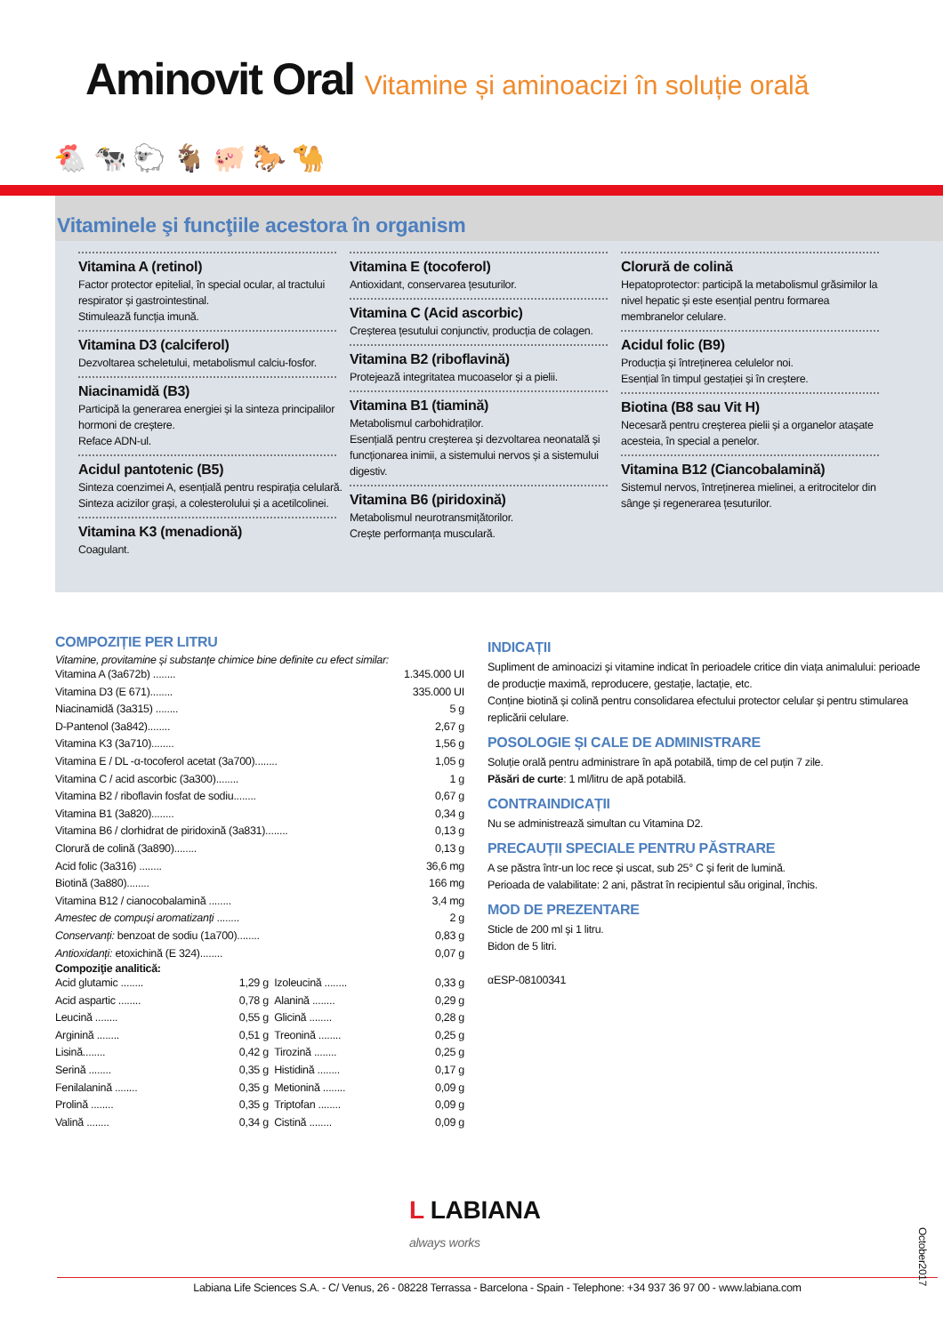Aminovit Oral Vitamine și aminoacizi în soluție orală
🐔 🐄 🐑 🐐 🐖 🐎 🐪
Vitaminele şi funcţiile acestora în organism
Vitamina A (retinol)
Factor protector epitelial, în special ocular, al tractului respirator și gastrointestinal.
Stimulează funcția imună.
Vitamina D3 (calciferol)
Dezvoltarea scheletului, metabolismul calciu-fosfor.
Niacinamidă (B3)
Participă la generarea energiei și la sinteza principalilor hormoni de creștere.
Reface ADN-ul.
Acidul pantotenic (B5)
Sinteza coenzimei A, esențială pentru respirația celulară. Sinteza acizilor grași, a colesterolului și a acetilcolinei.
Vitamina K3 (menadionă)
Coagulant.
Vitamina E (tocoferol)
Antioxidant, conservarea țesuturilor.
Vitamina C (Acid ascorbic)
Creșterea țesutului conjunctiv, producția de colagen.
Vitamina B2 (riboflavină)
Protejează integritatea mucoaselor și a pielii.
Vitamina B1 (tiamină)
Metabolismul carbohidraților.
Esențială pentru creșterea și dezvoltarea neonatală și funcționarea inimii, a sistemului nervos și a sistemului digestiv.
Vitamina B6 (piridoxină)
Metabolismul neurotransmițătorilor.
Crește performanța musculară.
Clorură de colină
Hepatoprotector: participă la metabolismul grăsimilor la nivel hepatic și este esențial pentru formarea membranelor celulare.
Acidul folic (B9)
Producția și întreținerea celulelor noi.
Esențial în timpul gestației și în creștere.
Biotina (B8 sau Vit H)
Necesară pentru creșterea pielii și a organelor atașate acesteia, în special a penelor.
Vitamina B12 (Ciancobalamină)
Sistemul nervos, întreținerea mielinei, a eritrocitelor din sânge și regenerarea țesuturilor.
COMPOZIȚIE PER LITRU
Vitamine, provitamine și substanțe chimice bine definite cu efect similar:
| Vitamina A (3a672b) ........ | 1.345.000 UI |
| Vitamina D3 (E 671)........ | 335.000 UI |
| Niacinamidă (3a315) ........ | 5 g |
| D-Pantenol (3a842)........ | 2,67 g |
| Vitamina K3 (3a710)........ | 1,56 g |
| Vitamina E / DL -α-tocoferol acetat (3a700)........ | 1,05 g |
| Vitamina C / acid ascorbic (3a300)........ | 1 g |
| Vitamina B2 / riboflavin fosfat de sodiu........ | 0,67 g |
| Vitamina B1 (3a820)........ | 0,34 g |
| Vitamina B6 / clorhidrat de piridoxină (3a831)........ | 0,13 g |
| Clorură de colină (3a890)........ | 0,13 g |
| Acid folic (3a316) ........ | 36,6 mg |
| Biotină (3a880)........ | 166 mg |
| Vitamina B12 / cianocobalamină ........ | 3,4 mg |
| Amestec de compuși aromatizanți ........ | 2 g |
| Conservanți: benzoat de sodiu (1a700)........ | 0,83 g |
| Antioxidanți: etoxichină (E 324)........ | 0,07 g |
Compoziţie analitică:
| Acid glutamic ........ | 1,29 g | Izoleucină ........ | 0,33 g |
| Acid aspartic ........ | 0,78 g | Alanină ........ | 0,29 g |
| Leucină ........ | 0,55 g | Glicină ........ | 0,28 g |
| Arginină ........ | 0,51 g | Treonină ........ | 0,25 g |
| Lisină........ | 0,42 g | Tirozină ........ | 0,25 g |
| Serină ........ | 0,35 g | Histidină ........ | 0,17 g |
| Fenilalanină ........ | 0,35 g | Metionină ........ | 0,09 g |
| Prolină ........ | 0,35 g | Triptofan ........ | 0,09 g |
| Valină ........ | 0,34 g | Cistină ........ | 0,09 g |
INDICAȚII
Supliment de aminoacizi și vitamine indicat în perioadele critice din viața animalului: perioade de producție maximă, reproducere, gestație, lactație, etc.
Conține biotină și colină pentru consolidarea efectului protector celular și pentru stimularea replicării celulare.
POSOLOGIE ȘI CALE DE ADMINISTRARE
Soluție orală pentru administrare în apă potabilă, timp de cel puțin 7 zile.
Păsări de curte: 1 ml/litru de apă potabilă.
CONTRAINDICAȚII
Nu se administrează simultan cu Vitamina D2.
PRECAUȚII SPECIALE PENTRU PĂSTRARE
A se păstra într-un loc rece și uscat, sub 25° C și ferit de lumină.
Perioada de valabilitate: 2 ani, păstrat în recipientul său original, închis.
MOD DE PREZENTARE
Sticle de 200 ml și 1 litru.
Bidon de 5 litri.
αESP-08100341
L LABIANA
always works
Labiana Life Sciences S.A. - C/ Venus, 26 - 08228 Terrassa - Barcelona - Spain - Telephone: +34 937 36 97 00 - www.labiana.com
October2017